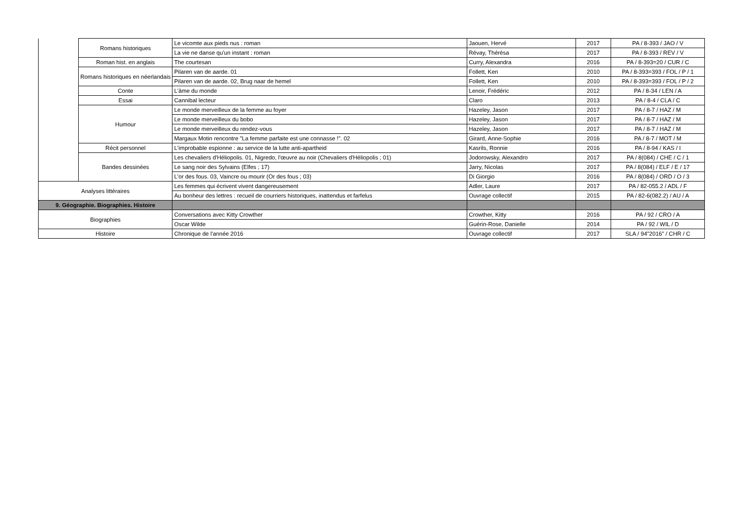| | Romans historiques | Le vicomte aux pieds nus : roman | Jaouen, Hervé | 2017 | PA / 8-393 / JAO / V |
| | | La vie ne danse qu'un instant : roman | Révay, Thérésa | 2017 | PA / 8-393 / REV / V |
| | Roman hist. en anglais | The courtesan | Curry, Alexandra | 2016 | PA / 8-393=20 / CUR / C |
| | Romans historiques en néerlandais | Pilaren van de aarde. 01 | Follett, Ken | 2010 | PA / 8-393=393 / FOL / P / 1 |
| | | Pilaren van de aarde. 02, Brug naar de hemel | Follett, Ken | 2010 | PA / 8-393=393 / FOL / P / 2 |
| | Conte | L'âme du monde | Lenoir, Frédéric | 2012 | PA / 8-34 / LEN / A |
| | Essai | Cannibal lecteur | Claro | 2013 | PA / 8-4 / CLA / C |
| | Humour | Le monde merveilleux de la femme au foyer | Hazeley, Jason | 2017 | PA / 8-7 / HAZ / M |
| | | Le monde merveilleux du bobo | Hazeley, Jason | 2017 | PA / 8-7 / HAZ / M |
| | | Le monde merveilleux du rendez-vous | Hazeley, Jason | 2017 | PA / 8-7 / HAZ / M |
| | | Margaux Motin rencontre "La femme parfaite est une connasse !". 02 | Girard, Anne-Sophie | 2016 | PA / 8-7 / MOT / M |
| | Récit personnel | L'improbable espionne : au service de la lutte anti-apartheid | Kasrils, Ronnie | 2016 | PA / 8-94 / KAS / I |
| | Bandes dessinées | Les chevaliers d'Héliopolis. 01, Nigredo, l'œuvre au noir (Chevaliers d'Héliopolis ; 01) | Jodorowsky, Alexandro | 2017 | PA / 8(084) / CHE / C / 1 |
| | | Le sang noir des Sylvains (Elfes ; 17) | Jarry, Nicolas | 2017 | PA / 8(084) / ELF / E / 17 |
| | | L'or des fous. 03, Vaincre ou mourir (Or des fous ; 03) | Di Giorgio | 2016 | PA / 8(084) / ORD / O / 3 |
| Analyses littéraires | | Les femmes qui écrivent vivent dangereusement | Adler, Laure | 2017 | PA / 82-055.2 / ADL / F |
| | | Au bonheur des lettres : recueil de courriers historiques, inattendus et farfelus | Ouvrage collectif | 2015 | PA / 82-6(082.2) / AU / A |
| 9. Géographie. Biographies. Histoire | | | | | |
| Biographies | | Conversations avec Kitty Crowther | Crowther, Kitty | 2016 | PA / 92 / CRO / A |
| | | Oscar Wilde | Guérin-Rose, Danielle | 2014 | PA / 92 / WIL / D |
| Histoire | | Chronique de l'année 2016 | Ouvrage collectif | 2017 | SLA / 94"2016" / CHR / C |